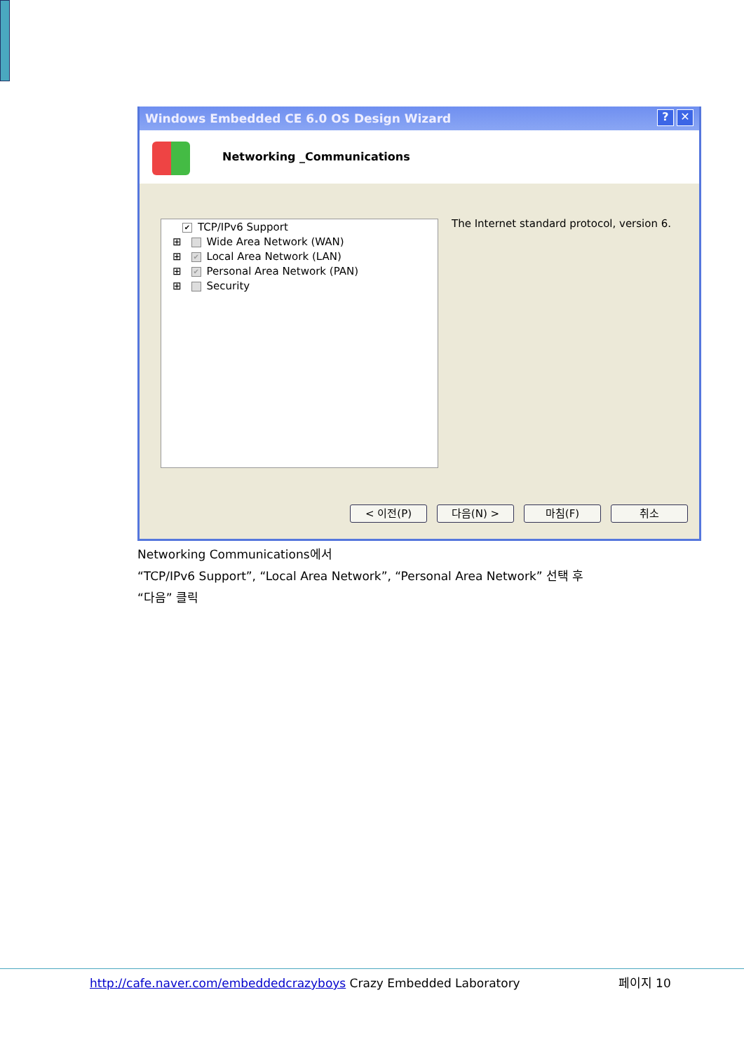✕? Windows Embedded CE 6.0 OS Design Wizard
Networking _Communications
✔ TCP/IPv6 Support
⊞ Wide Area Network (WAN)
⊞ ✔ Local Area Network (LAN)
⊞ ✔ Personal Area Network (PAN)
⊞ Security
The Internet standard protocol, version 6.
< 이전(P) 다음(N) > 마침(F) 취소
Networking Communications에서
“TCP/IPv6 Support”, “Local Area Network”, “Personal Area Network” 선택 후
“다음” 클릭
http://cafe.naver.com/embeddedcrazyboys Crazy Embedded Laboratory 페이지 10